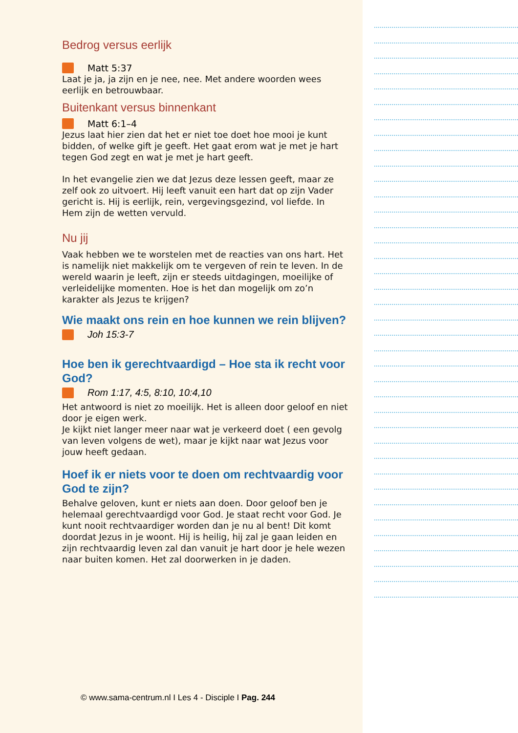Bedrog versus eerlijk
Matt 5:37
Laat je ja, ja zijn en je nee, nee. Met andere woorden wees eerlijk en betrouwbaar.
Buitenkant versus binnenkant
Matt 6:1–4
Jezus laat hier zien dat het er niet toe doet hoe mooi je kunt bidden, of welke gift je geeft. Het gaat erom wat je met je hart tegen God zegt en wat je met je hart geeft.
In het evangelie zien we dat Jezus deze lessen geeft, maar ze zelf ook zo uitvoert. Hij leeft vanuit een hart dat op zijn Vader gericht is. Hij is eerlijk, rein, vergevingsgezind, vol liefde. In Hem zijn de wetten vervuld.
Nu jij
Vaak hebben we te worstelen met de reacties van ons hart. Het is namelijk niet makkelijk om te vergeven of rein te leven. In de wereld waarin je leeft, zijn er steeds uitdagingen, moeilijke of verleidelijke momenten. Hoe is het dan mogelijk om zo’n karakter als Jezus te krijgen?
Wie maakt ons rein en hoe kunnen we rein blijven?
Joh 15:3-7
Hoe ben ik gerechtvaardigd – Hoe sta ik recht voor God?
Rom 1:17, 4:5, 8:10, 10:4,10
Het antwoord is niet zo moeilijk. Het is alleen door geloof en niet door je eigen werk.
Je kijkt niet langer meer naar wat je verkeerd doet ( een gevolg van leven volgens de wet), maar je kijkt naar wat Jezus voor jouw heeft gedaan.
Hoef ik er niets voor te doen om rechtvaardig voor God te zijn?
Behalve geloven, kunt er niets aan doen. Door geloof ben je helemaal gerechtvaardigd voor God. Je staat recht voor God. Je kunt nooit rechtvaardiger worden dan je nu al bent! Dit komt doordat Jezus in je woont. Hij is heilig, hij zal je gaan leiden en zijn rechtvaardig leven zal dan vanuit je hart door je hele wezen naar buiten komen. Het zal doorwerken in je daden.
© www.sama-centrum.nl I Les 4 - Disciple I Pag. 244